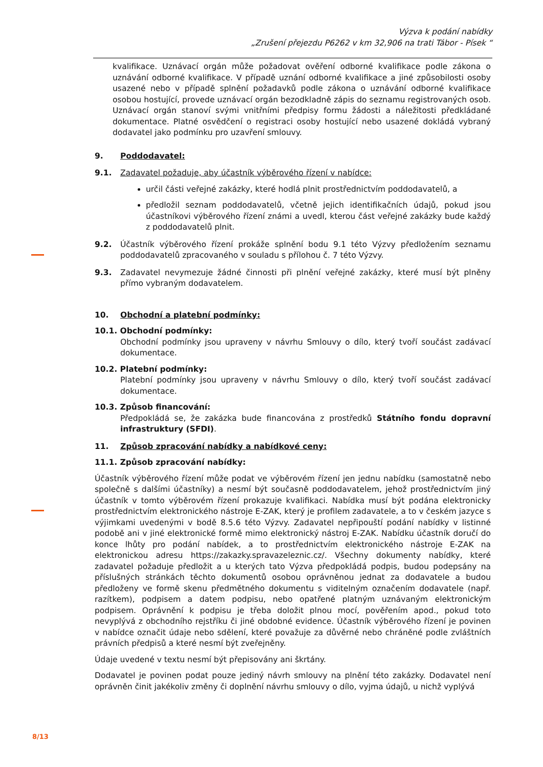Výzva k podání nabídky
„Zrušení přejezdu P6262 v km 32,906 na trati Tábor - Písek “
kvalifikace. Uznávací orgán může požadovat ověření odborné kvalifikace podle zákona o uznávání odborné kvalifikace. V případě uznání odborné kvalifikace a jiné způsobilosti osoby usazené nebo v případě splnění požadavků podle zákona o uznávání odborné kvalifikace osobou hostující, provede uznávací orgán bezodkladně zápis do seznamu registrovaných osob. Uznávací orgán stanoví svými vnitřními předpisy formu žádosti a náležitosti předkládané dokumentace. Platné osvědčení o registraci osoby hostující nebo usazené dokládá vybraný dodavatel jako podmínku pro uzavření smlouvy.
9. Poddodavatel:
9.1. Zadavatel požaduje, aby účastník výběrového řízení v nabídce:
určil části veřejné zakázky, které hodlá plnit prostřednictvím poddodavatelů, a
předložil seznam poddodavatelů, včetně jejich identifikačních údajů, pokud jsou účastníkovi výběrového řízení známi a uvedl, kterou část veřejné zakázky bude každý z poddodavatelů plnit.
9.2. Účastník výběrového řízení prokáže splnění bodu 9.1 této Výzvy předložením seznamu poddodavatelů zpracovaného v souladu s přílohou č. 7 této Výzvy.
9.3. Zadavatel nevymezuje žádné činnosti při plnění veřejné zakázky, které musí být plněny přímo vybraným dodavatelem.
10. Obchodní a platební podmínky:
10.1. Obchodní podmínky:
Obchodní podmínky jsou upraveny v návrhu Smlouvy o dílo, který tvoří součást zadávací dokumentace.
10.2. Platební podmínky:
Platební podmínky jsou upraveny v návrhu Smlouvy o dílo, který tvoří součást zadávací dokumentace.
10.3. Způsob financování:
Předpokládá se, že zakázka bude financována z prostředků Státního fondu dopravní infrastruktury (SFDI).
11. Způsob zpracování nabídky a nabídkové ceny:
11.1. Způsob zpracování nabídky:
Účastník výběrového řízení může podat ve výběrovém řízení jen jednu nabídku (samostatně nebo společně s dalšími účastníky) a nesmí být současně poddodavatelem, jehož prostřednictvím jiný účastník v tomto výběrovém řízení prokazuje kvalifikaci. Nabídka musí být podána elektronicky prostřednictvím elektronického nástroje E-ZAK, který je profilem zadavatele, a to v českém jazyce s výjimkami uvedenými v bodě 8.5.6 této Výzvy. Zadavatel nepřipouští podání nabídky v listinné podobě ani v jiné elektronické formě mimo elektronický nástroj E-ZAK. Nabídku účastník doručí do konce lhůty pro podání nabídek, a to prostřednictvím elektronického nástroje E-ZAK na elektronickou adresu https://zakazky.spravazeleznic.cz/. Všechny dokumenty nabídky, které zadavatel požaduje předložit a u kterých tato Výzva předpokládá podpis, budou podepsány na příslušných stránkách těchto dokumentů osobou oprávněnou jednat za dodavatele a budou předloženy ve formě skenu předmětného dokumentu s viditelným označením dodavatele (např. razítkem), podpisem a datem podpisu, nebo opatřené platným uznávaným elektronickým podpisem. Oprávnění k podpisu je třeba doložit plnou mocí, pověřením apod., pokud toto nevyplývá z obchodního rejstříku či jiné obdobné evidence. Účastník výběrového řízení je povinen v nabídce označit údaje nebo sdělení, které považuje za důvěrné nebo chráněné podle zvláštních právních předpisů a které nesmí být zveřejněny.
Údaje uvedené v textu nesmí být přepisovány ani škrtány.
Dodavatel je povinen podat pouze jediný návrh smlouvy na plnění této zakázky. Dodavatel není oprávněn činit jakékoliv změny či doplnění návrhu smlouvy o dílo, vyjma údajů, u nichž vyplývá
8/13